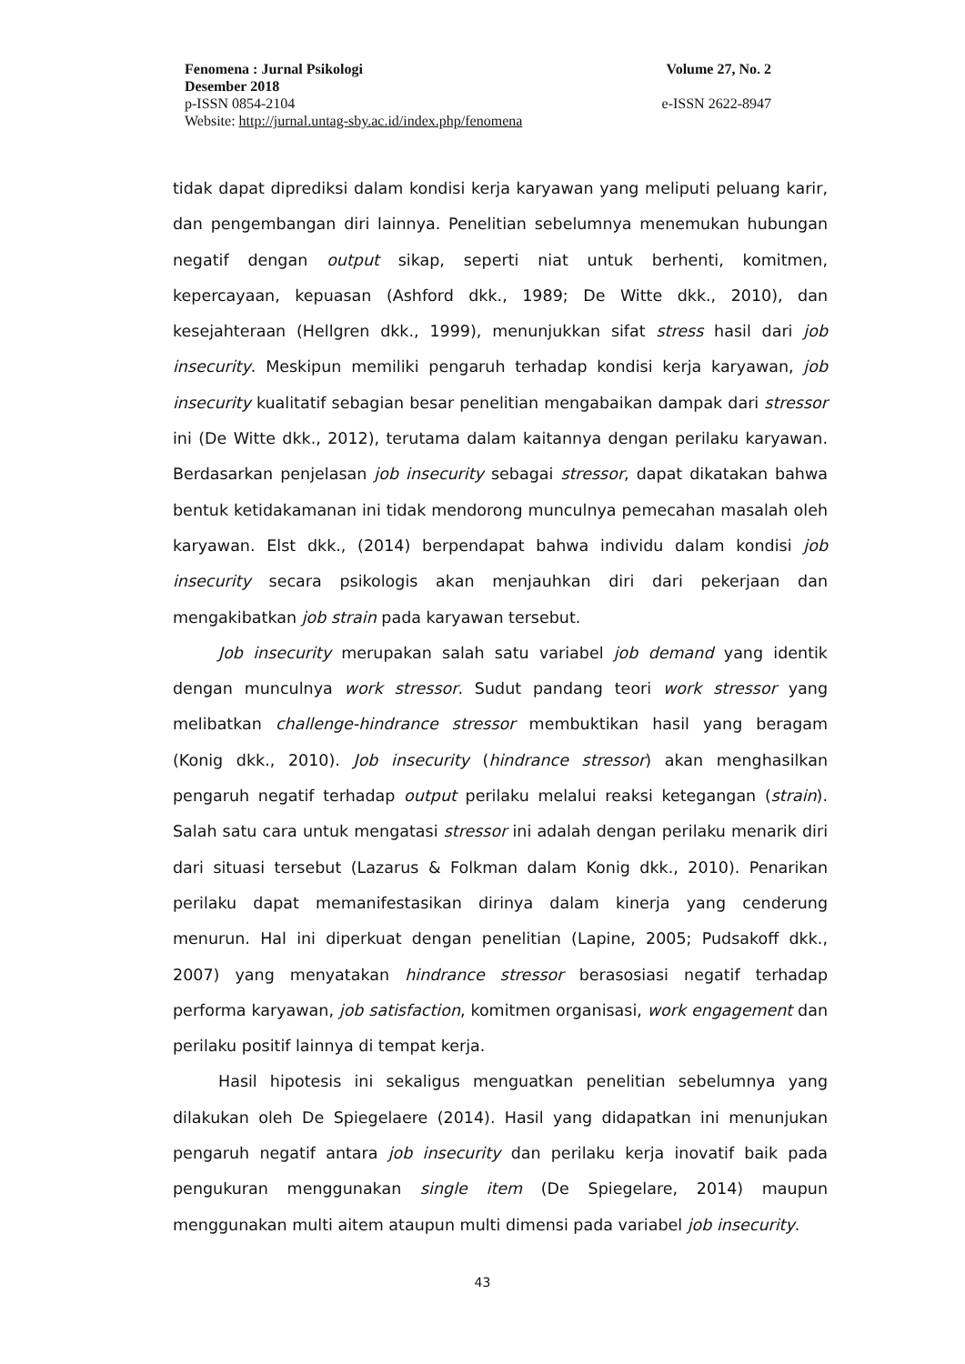Fenomena : Jurnal Psikologi Volume 27, No. 2
Desember 2018
p-ISSN 0854-2104 e-ISSN 2622-8947
Website: http://jurnal.untag-sby.ac.id/index.php/fenomena
tidak dapat diprediksi dalam kondisi kerja karyawan yang meliputi peluang karir, dan pengembangan diri lainnya. Penelitian sebelumnya menemukan hubungan negatif dengan output sikap, seperti niat untuk berhenti, komitmen, kepercayaan, kepuasan (Ashford dkk., 1989; De Witte dkk., 2010), dan kesejahteraan (Hellgren dkk., 1999), menunjukkan sifat stress hasil dari job insecurity. Meskipun memiliki pengaruh terhadap kondisi kerja karyawan, job insecurity kualitatif sebagian besar penelitian mengabaikan dampak dari stressor ini (De Witte dkk., 2012), terutama dalam kaitannya dengan perilaku karyawan. Berdasarkan penjelasan job insecurity sebagai stressor, dapat dikatakan bahwa bentuk ketidakamanan ini tidak mendorong munculnya pemecahan masalah oleh karyawan. Elst dkk., (2014) berpendapat bahwa individu dalam kondisi job insecurity secara psikologis akan menjauhkan diri dari pekerjaan dan mengakibatkan job strain pada karyawan tersebut.
Job insecurity merupakan salah satu variabel job demand yang identik dengan munculnya work stressor. Sudut pandang teori work stressor yang melibatkan challenge-hindrance stressor membuktikan hasil yang beragam (Konig dkk., 2010). Job insecurity (hindrance stressor) akan menghasilkan pengaruh negatif terhadap output perilaku melalui reaksi ketegangan (strain). Salah satu cara untuk mengatasi stressor ini adalah dengan perilaku menarik diri dari situasi tersebut (Lazarus & Folkman dalam Konig dkk., 2010). Penarikan perilaku dapat memanifestasikan dirinya dalam kinerja yang cenderung menurun. Hal ini diperkuat dengan penelitian (Lapine, 2005; Pudsakoff dkk., 2007) yang menyatakan hindrance stressor berasosiasi negatif terhadap performa karyawan, job satisfaction, komitmen organisasi, work engagement dan perilaku positif lainnya di tempat kerja.
Hasil hipotesis ini sekaligus menguatkan penelitian sebelumnya yang dilakukan oleh De Spiegelaere (2014). Hasil yang didapatkan ini menunjukan pengaruh negatif antara job insecurity dan perilaku kerja inovatif baik pada pengukuran menggunakan single item (De Spiegelare, 2014) maupun menggunakan multi aitem ataupun multi dimensi pada variabel job insecurity.
43